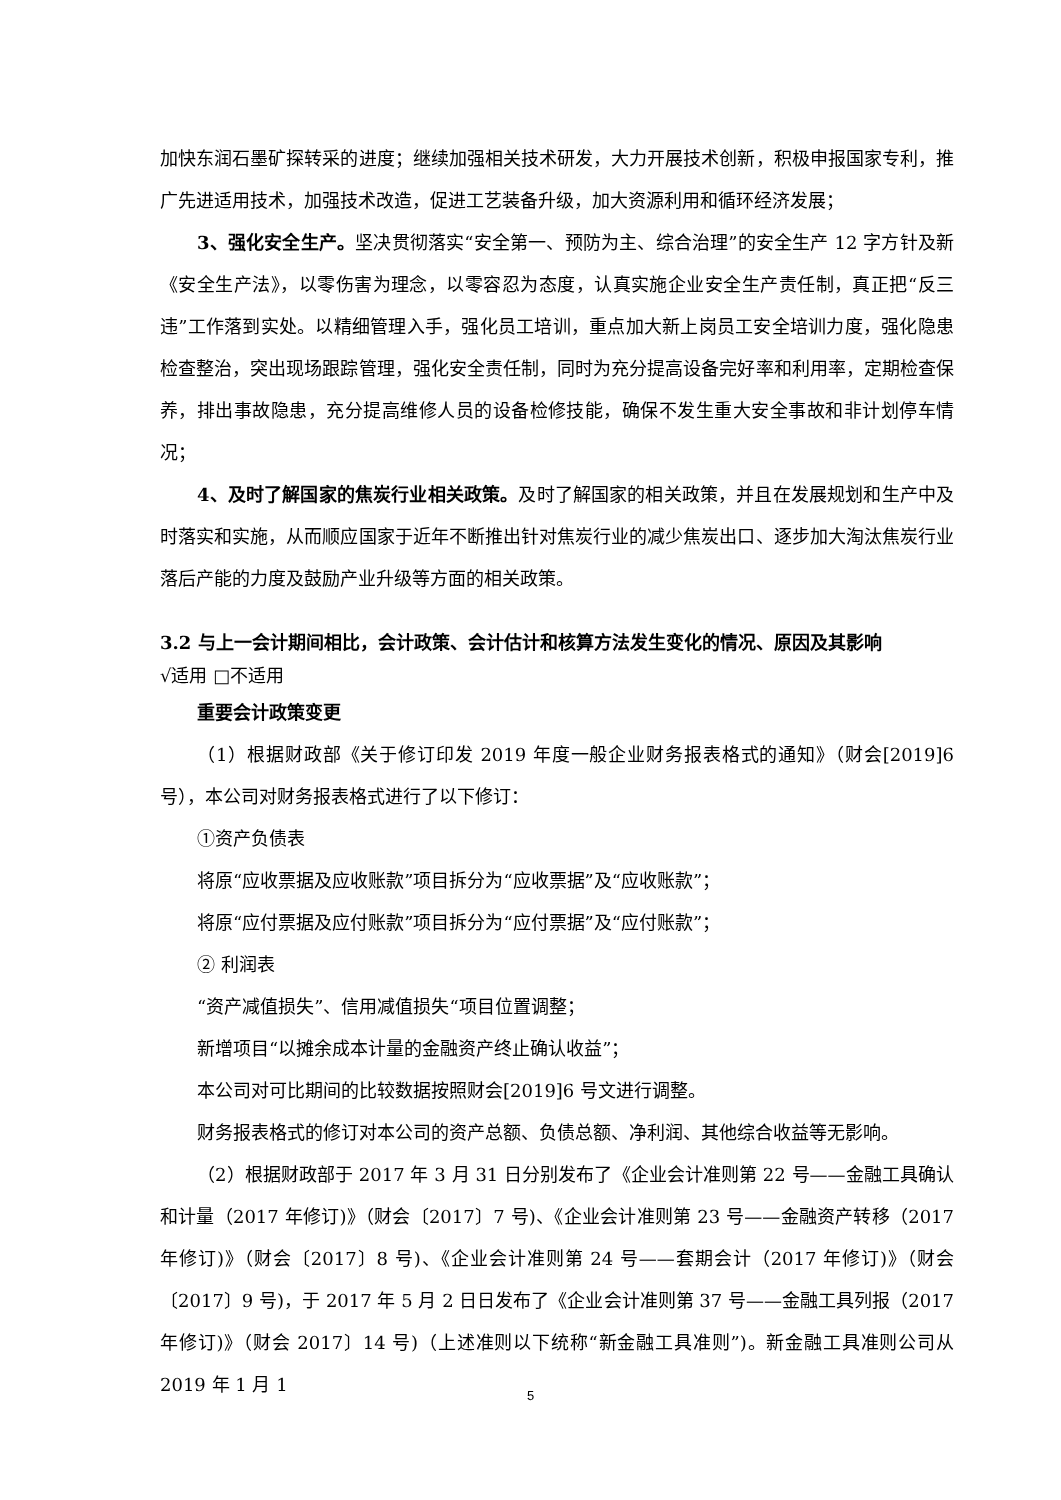加快东润石墨矿探转采的进度；继续加强相关技术研发，大力开展技术创新，积极申报国家专利，推广先进适用技术，加强技术改造，促进工艺装备升级，加大资源利用和循环经济发展；
3、强化安全生产。坚决贯彻落实“安全第一、预防为主、综合治理”的安全生产 12 字方针及新《安全生产法》，以零伤害为理念，以零容忍为态度，认真实施企业安全生产责任制，真正把“反三违”工作落到实处。以精细管理入手，强化员工培训，重点加大新上岗员工安全培训力度，强化隐患检查整治，突出现场跟踪管理，强化安全责任制，同时为充分提高设备完好率和利用率，定期检查保养，排出事故隐患，充分提高维修人员的设备检修技能，确保不发生重大安全事故和非计划停车情况；
4、及时了解国家的焦炭行业相关政策。及时了解国家的相关政策，并且在发展规划和生产中及时落实和实施，从而顺应国家于近年不断推出针对焦炭行业的减少焦炭出口、逐步加大淘汰焦炭行业落后产能的力度及鼓励产业升级等方面的相关政策。
3.2 与上一会计期间相比，会计政策、会计估计和核算方法发生变化的情况、原因及其影响
√适用 □不适用
重要会计政策变更
（1）根据财政部《关于修订印发 2019 年度一般企业财务报表格式的通知》（财会[2019]6 号），本公司对财务报表格式进行了以下修订：
①资产负债表
将原“应收票据及应收账款”项目拆分为“应收票据”及“应收账款”；
将原“应付票据及应付账款”项目拆分为“应付票据”及“应付账款”；
② 利润表
“资产减值损失”、信用减值损失“项目位置调整；
新增项目“以摊余成本计量的金融资产终止确认收益”；
本公司对可比期间的比较数据按照财会[2019]6 号文进行调整。
财务报表格式的修订对本公司的资产总额、负债总额、净利润、其他综合收益等无影响。
（2）根据财政部于 2017 年 3 月 31 日分别发布了《企业会计准则第 22 号——金融工具确认和计量（2017 年修订)》（财会〔2017〕7 号)、《企业会计准则第 23 号——金融资产转移（2017 年修订)》（财会〔2017〕8 号)、《企业会计准则第 24 号——套期会计（2017 年修订)》（财会〔2017〕9 号)，于 2017 年 5 月 2 日日发布了《企业会计准则第 37 号——金融工具列报（2017 年修订)》（财会 2017〕14 号)（上述准则以下统称“新金融工具准则”)。新金融工具准则公司从 2019 年 1 月 1
5